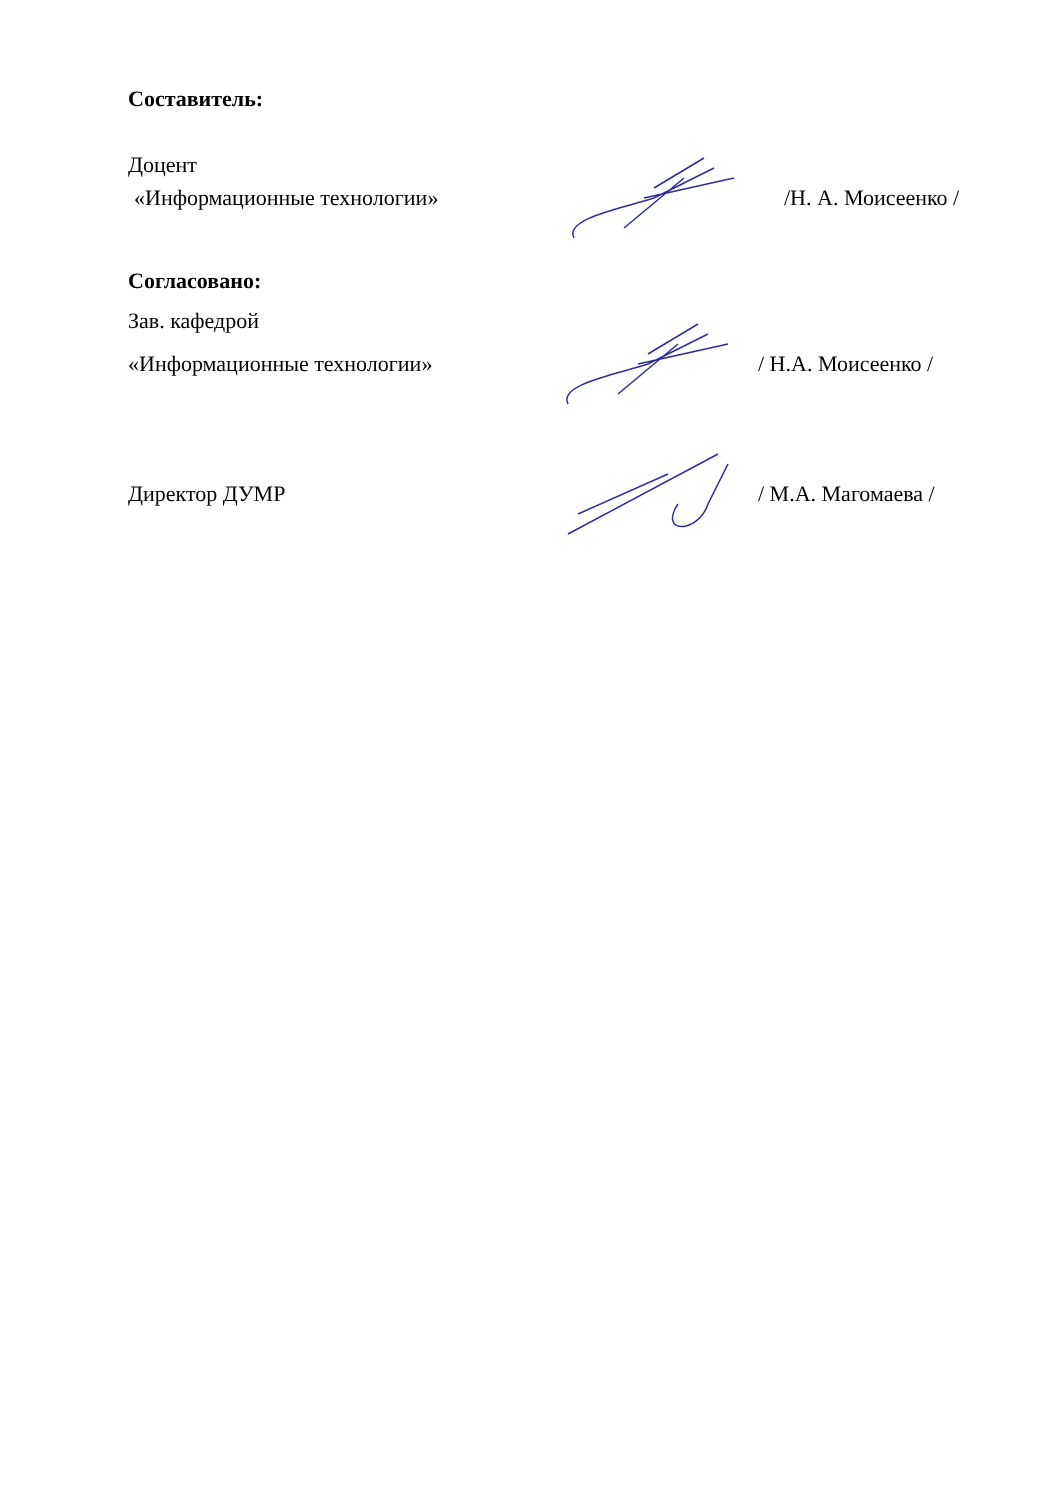Составитель:
Доцент
«Информационные технологии» /Н. А. Моисеенко /
Согласовано:
Зав. кафедрой
«Информационные технологии» / Н.А. Моисеенко /
Директор ДУМР / М.А. Магомаева /